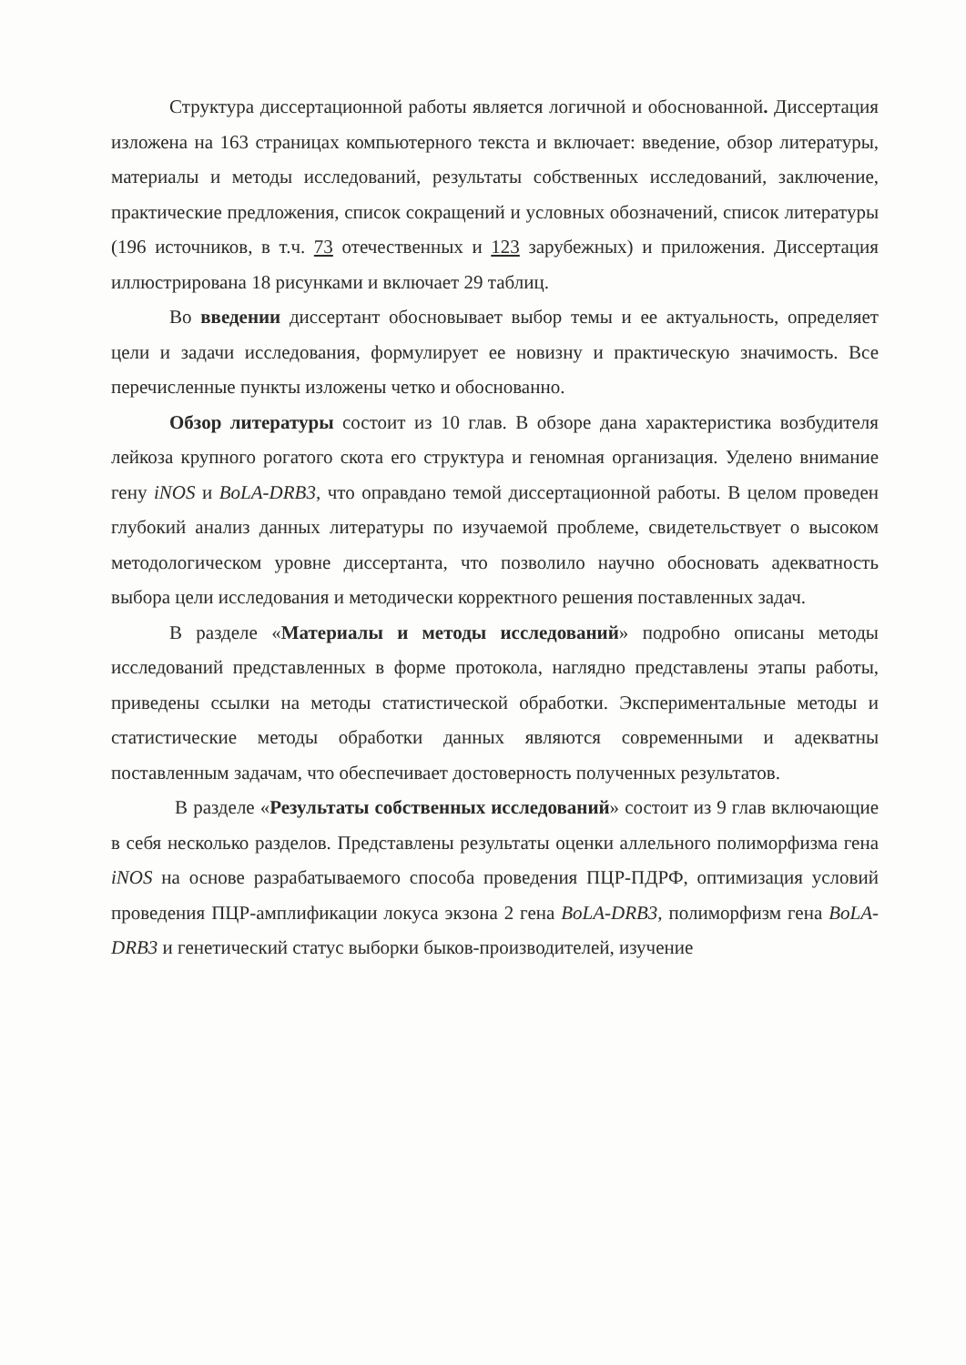Структура диссертационной работы является логичной и обоснованной. Диссертация изложена на 163 страницах компьютерного текста и включает: введение, обзор литературы, материалы и методы исследований, результаты собственных исследований, заключение, практические предложения, список сокращений и условных обозначений, список литературы (196 источников, в т.ч. 73 отечественных и 123 зарубежных) и приложения. Диссертация иллюстрирована 18 рисунками и включает 29 таблиц.
Во введении диссертант обосновывает выбор темы и ее актуальность, определяет цели и задачи исследования, формулирует ее новизну и практическую значимость. Все перечисленные пункты изложены четко и обоснованно.
Обзор литературы состоит из 10 глав. В обзоре дана характеристика возбудителя лейкоза крупного рогатого скота его структура и геномная организация. Уделено внимание гену iNOS и BoLA-DRB3, что оправдано темой диссертационной работы. В целом проведен глубокий анализ данных литературы по изучаемой проблеме, свидетельствует о высоком методологическом уровне диссертанта, что позволило научно обосновать адекватность выбора цели исследования и методически корректного решения поставленных задач.
В разделе «Материалы и методы исследований» подробно описаны методы исследований представленных в форме протокола, наглядно представлены этапы работы, приведены ссылки на методы статистической обработки. Экспериментальные методы и статистические методы обработки данных являются современными и адекватны поставленным задачам, что обеспечивает достоверность полученных результатов.
В разделе «Результаты собственных исследований» состоит из 9 глав включающие в себя несколько разделов. Представлены результаты оценки аллельного полиморфизма гена iNOS на основе разрабатываемого способа проведения ПЦР-ПДРФ, оптимизация условий проведения ПЦР-амплификации локуса экзона 2 гена BoLA-DRB3, полиморфизм гена BoLA-DRB3 и генетический статус выборки быков-производителей, изучение